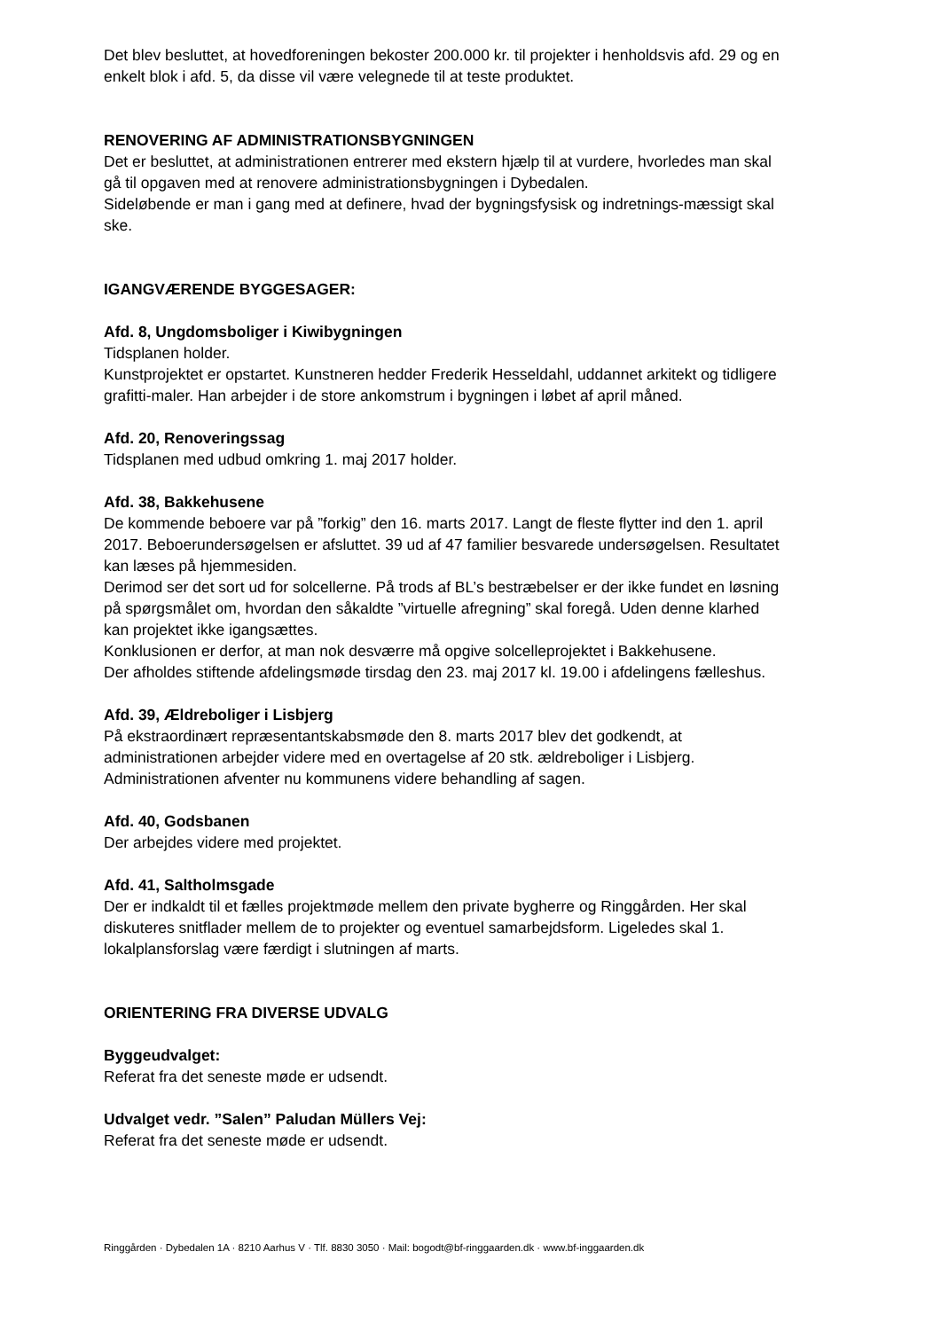Det blev besluttet, at hovedforeningen bekoster 200.000 kr. til projekter i henholdsvis afd. 29 og en enkelt blok i afd. 5, da disse vil være velegnede til at teste produktet.
RENOVERING AF ADMINISTRATIONSBYGNINGEN
Det er besluttet, at administrationen entrerer med ekstern hjælp til at vurdere, hvorledes man skal gå til opgaven med at renovere administrationsbygningen i Dybedalen.
Sideløbende er man i gang med at definere, hvad der bygningsfysisk og indretnings-mæssigt skal ske.
IGANGVÆRENDE BYGGESAGER:
Afd. 8, Ungdomsboliger i Kiwibygningen
Tidsplanen holder.
Kunstprojektet er opstartet. Kunstneren hedder Frederik Hesseldahl, uddannet arkitekt og tidligere grafitti-maler. Han arbejder i de store ankomstrum i bygningen i løbet af april måned.
Afd. 20, Renoveringssag
Tidsplanen med udbud omkring 1. maj 2017 holder.
Afd. 38, Bakkehusene
De kommende beboere var på ”forkig” den 16. marts 2017. Langt de fleste flytter ind den 1. april 2017. Beboerundersøgelsen er afsluttet. 39 ud af 47 familier besvarede undersøgelsen. Resultatet kan læses på hjemmesiden.
Derimod ser det sort ud for solcellerne. På trods af BL’s bestræbelser er der ikke fundet en løsning på spørgsmålet om, hvordan den såkaldte ”virtuelle afregning” skal foregå. Uden denne klarhed kan projektet ikke igangsættes.
Konklusionen er derfor, at man nok desværre må opgive solcelleprojektet i Bakkehusene.
Der afholdes stiftende afdelingsmøde tirsdag den 23. maj 2017 kl. 19.00 i afdelingens fælleshus.
Afd. 39, Ældreboliger i Lisbjerg
På ekstraordinært repræsentantskabsmøde den 8. marts 2017 blev det godkendt, at administrationen arbejder videre med en overtagelse af 20 stk. ældreboliger i Lisbjerg. Administrationen afventer nu kommunens videre behandling af sagen.
Afd. 40, Godsbanen
Der arbejdes videre med projektet.
Afd. 41, Saltholmsgade
Der er indkaldt til et fælles projektmøde mellem den private bygherre og Ringgården. Her skal diskuteres snitflader mellem de to projekter og eventuel samarbejdsform. Ligeledes skal 1. lokalplansforslag være færdigt i slutningen af marts.
ORIENTERING FRA DIVERSE UDVALG
Byggeudvalget:
Referat fra det seneste møde er udsendt.
Udvalget vedr. ”Salen” Paludan Müllers Vej:
Referat fra det seneste møde er udsendt.
Ringgården · Dybedalen 1A · 8210 Aarhus V · Tlf. 8830 3050 · Mail: bogodt@bf-ringgaarden.dk · www.bf-inggaarden.dk